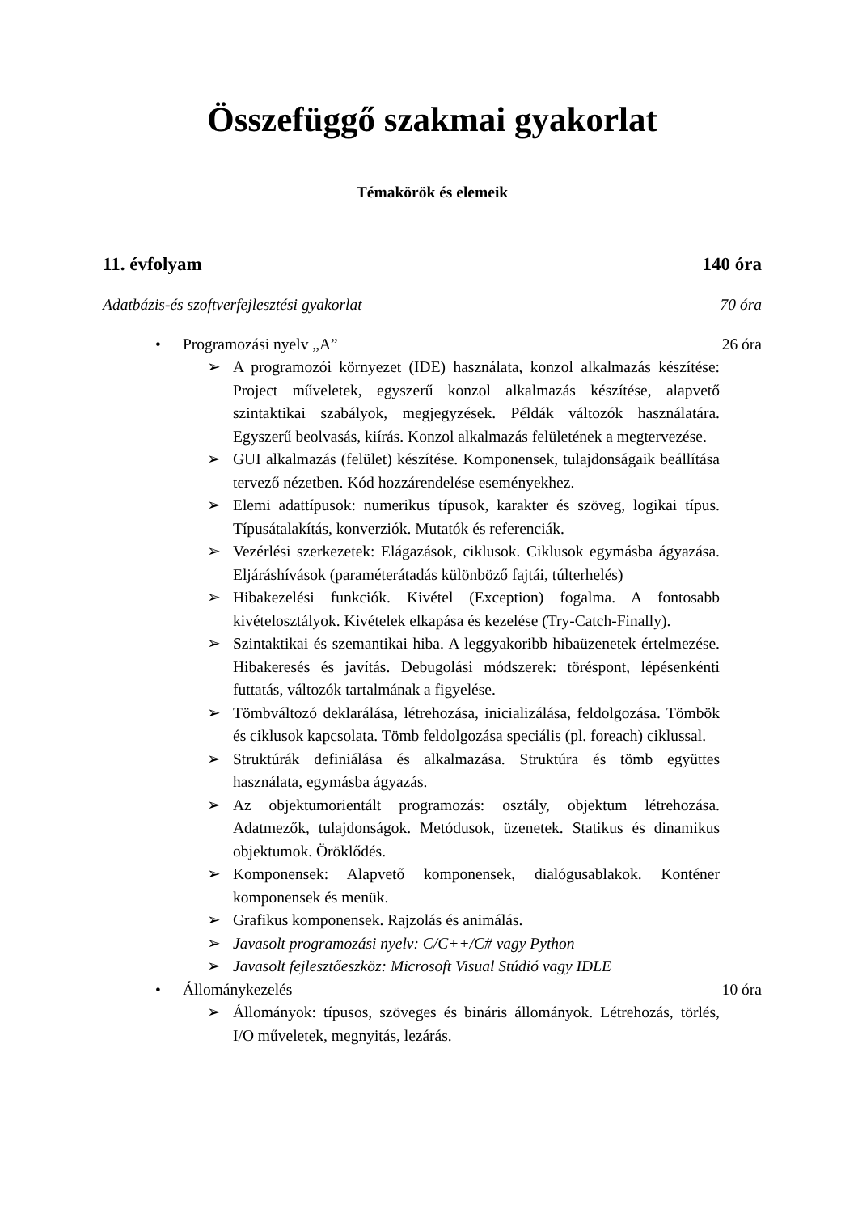Összefüggő szakmai gyakorlat
Témakörök és elemeik
11. évfolyam 140 óra
Adatbázis-és szoftverfejlesztési gyakorlat 70 óra
• Programozási nyelv „A” 26 óra
➢ A programozói környezet (IDE) használata, konzol alkalmazás készítése: Project műveletek, egyszerű konzol alkalmazás készítése, alapvető szintaktikai szabályok, megjegyzések. Példák változók használatára. Egyszerű beolvasás, kiírás. Konzol alkalmazás felületének a megtervezése.
➢ GUI alkalmazás (felület) készítése. Komponensek, tulajdonságaik beállítása tervező nézetben. Kód hozzárendelése eseményekhez.
➢ Elemi adattípusok: numerikus típusok, karakter és szöveg, logikai típus. Típusátalakítás, konverziók. Mutatók és referenciák.
➢ Vezérlési szerkezetek: Elágazások, ciklusok. Ciklusok egymásba ágyazása. Eljáráshívások (paraméterátadás különböző fajtái, túlterhelés)
➢ Hibakezelési funkciók. Kivétel (Exception) fogalma. A fontosabb kivételosztályok. Kivételek elkapása és kezelése (Try-Catch-Finally).
➢ Szintaktikai és szemantikai hiba. A leggyakoribb hibaüzenetek értelmezése. Hibakeresés és javítás. Debugolási módszerek: töréspont, lépésenkénti futtatás, változók tartalmának a figyelése.
➢ Tömbváltozó deklarálása, létrehozása, inicializálása, feldolgozása. Tömbök és ciklusok kapcsolata. Tömb feldolgozása speciális (pl. foreach) ciklussal.
➢ Struktúrák definiálása és alkalmazása. Struktúra és tömb együttes használata, egymásba ágyazás.
➢ Az objektumorientált programozás: osztály, objektum létrehozása. Adatmezők, tulajdonságok. Metódusok, üzenetek. Statikus és dinamikus objektumok. Öröklődés.
➢ Komponensek: Alapvető komponensek, dialógusablakok. Konténer komponensek és menük.
➢ Grafikus komponensek. Rajzolás és animálás.
➢ Javasolt programozási nyelv: C/C++/C# vagy Python
➢ Javasolt fejlesztőeszköz: Microsoft Visual Stúdió vagy IDLE
• Állománykezelés 10 óra
➢ Állományok: típusos, szöveges és bináris állományok. Létrehozás, törlés, I/O műveletek, megnyitás, lezárás.